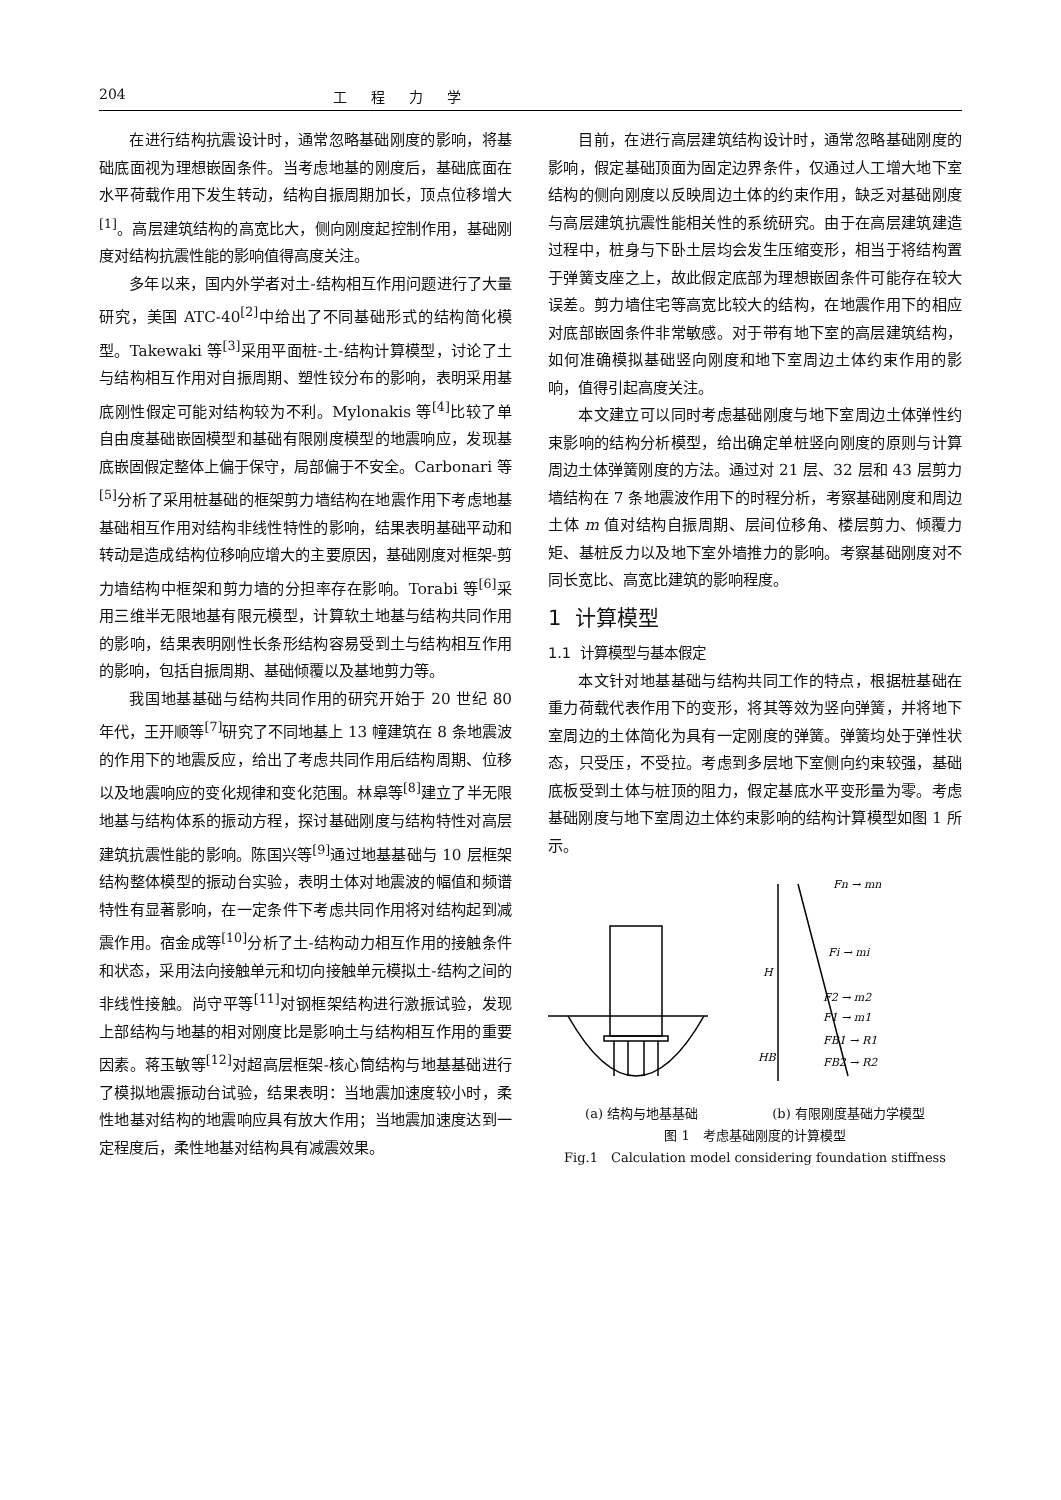204 工程力学
在进行结构抗震设计时，通常忽略基础刚度的影响，将基础底面视为理想嵌固条件。当考虑地基的刚度后，基础底面在水平荷载作用下发生转动，结构自振周期加长，顶点位移增大<sup>[1]</sup>。高层建筑结构的高宽比大，侧向刚度起控制作用，基础刚度对结构抗震性能的影响值得高度关注。
多年以来，国内外学者对土-结构相互作用问题进行了大量研究，美国 ATC-40<sup>[2]</sup>中给出了不同基础形式的结构简化模型。Takewaki 等<sup>[3]</sup>采用平面桩-土-结构计算模型，讨论了土与结构相互作用对自振周期、塑性铰分布的影响，表明采用基底刚性假定可能对结构较为不利。Mylonakis 等<sup>[4]</sup>比较了单自由度基础嵌固模型和基础有限刚度模型的地震响应，发现基底嵌固假定整体上偏于保守，局部偏于不安全。Carbonari 等<sup>[5]</sup>分析了采用桩基础的框架剪力墙结构在地震作用下考虑地基基础相互作用对结构非线性特性的影响，结果表明基础平动和转动是造成结构位移响应增大的主要原因，基础刚度对框架-剪力墙结构中框架和剪力墙的分担率存在影响。Torabi 等<sup>[6]</sup>采用三维半无限地基有限元模型，计算软土地基与结构共同作用的影响，结果表明刚性长条形结构容易受到土与结构相互作用的影响，包括自振周期、基础倾覆以及基地剪力等。
我国地基基础与结构共同作用的研究开始于 20 世纪 80 年代，王开顺等<sup>[7]</sup>研究了不同地基上 13 幢建筑在 8 条地震波的作用下的地震反应，给出了考虑共同作用后结构周期、位移以及地震响应的变化规律和变化范围。林皋等<sup>[8]</sup>建立了半无限地基与结构体系的振动方程，探讨基础刚度与结构特性对高层建筑抗震性能的影响。陈国兴等<sup>[9]</sup>通过地基基础与 10 层框架结构整体模型的振动台实验，表明土体对地震波的幅值和频谱特性有显著影响，在一定条件下考虑共同作用将对结构起到减震作用。宿金成等<sup>[10]</sup>分析了土-结构动力相互作用的接触条件和状态，采用法向接触单元和切向接触单元模拟土-结构之间的非线性接触。尚守平等<sup>[11]</sup>对钢框架结构进行激振试验，发现上部结构与地基的相对刚度比是影响土与结构相互作用的重要因素。蒋玉敏等<sup>[12]</sup>对超高层框架-核心筒结构与地基基础进行了模拟地震振动台试验，结果表明：当地震加速度较小时，柔性地基对结构的地震响应具有放大作用；当地震加速度达到一定程度后，柔性地基对结构具有减震效果。
目前，在进行高层建筑结构设计时，通常忽略基础刚度的影响，假定基础顶面为固定边界条件，仅通过人工增大地下室结构的侧向刚度以反映周边土体的约束作用，缺乏对基础刚度与高层建筑抗震性能相关性的系统研究。由于在高层建筑建造过程中，桩身与下卧土层均会发生压缩变形，相当于将结构置于弹簧支座之上，故此假定底部为理想嵌固条件可能存在较大误差。剪力墙住宅等高宽比较大的结构，在地震作用下的相应对底部嵌固条件非常敏感。对于带有地下室的高层建筑结构，如何准确模拟基础竖向刚度和地下室周边土体约束作用的影响，值得引起高度关注。
本文建立可以同时考虑基础刚度与地下室周边土体弹性约束影响的结构分析模型，给出确定单桩竖向刚度的原则与计算周边土体弹簧刚度的方法。通过对 21 层、32 层和 43 层剪力墙结构在 7 条地震波作用下的时程分析，考察基础刚度和周边土体 m 值对结构自振周期、层间位移角、楼层剪力、倾覆力矩、基桩反力以及地下室外墙推力的影响。考察基础刚度对不同长宽比、高宽比建筑的影响程度。
1 计算模型
1.1 计算模型与基本假定
本文针对地基基础与结构共同工作的特点，根据桩基础在重力荷载代表作用下的变形，将其等效为竖向弹簧，并将地下室周边的土体简化为具有一定刚度的弹簧。弹簧均处于弹性状态，只受压，不受拉。考虑到多层地下室侧向约束较强，基础底板受到土体与桩顶的阻力，假定基底水平变形量为零。考虑基础刚度与地下室周边土体约束影响的结构计算模型如图 1 所示。
Fn → mn
Fi → mi
F2 → m2
F1 → m1
FB1 → R1
FB2 → R2
H
HB
(a) 结构与地基基础 (b) 有限刚度基础力学模型
图 1　考虑基础刚度的计算模型
Fig.1　Calculation model considering foundation stiffness